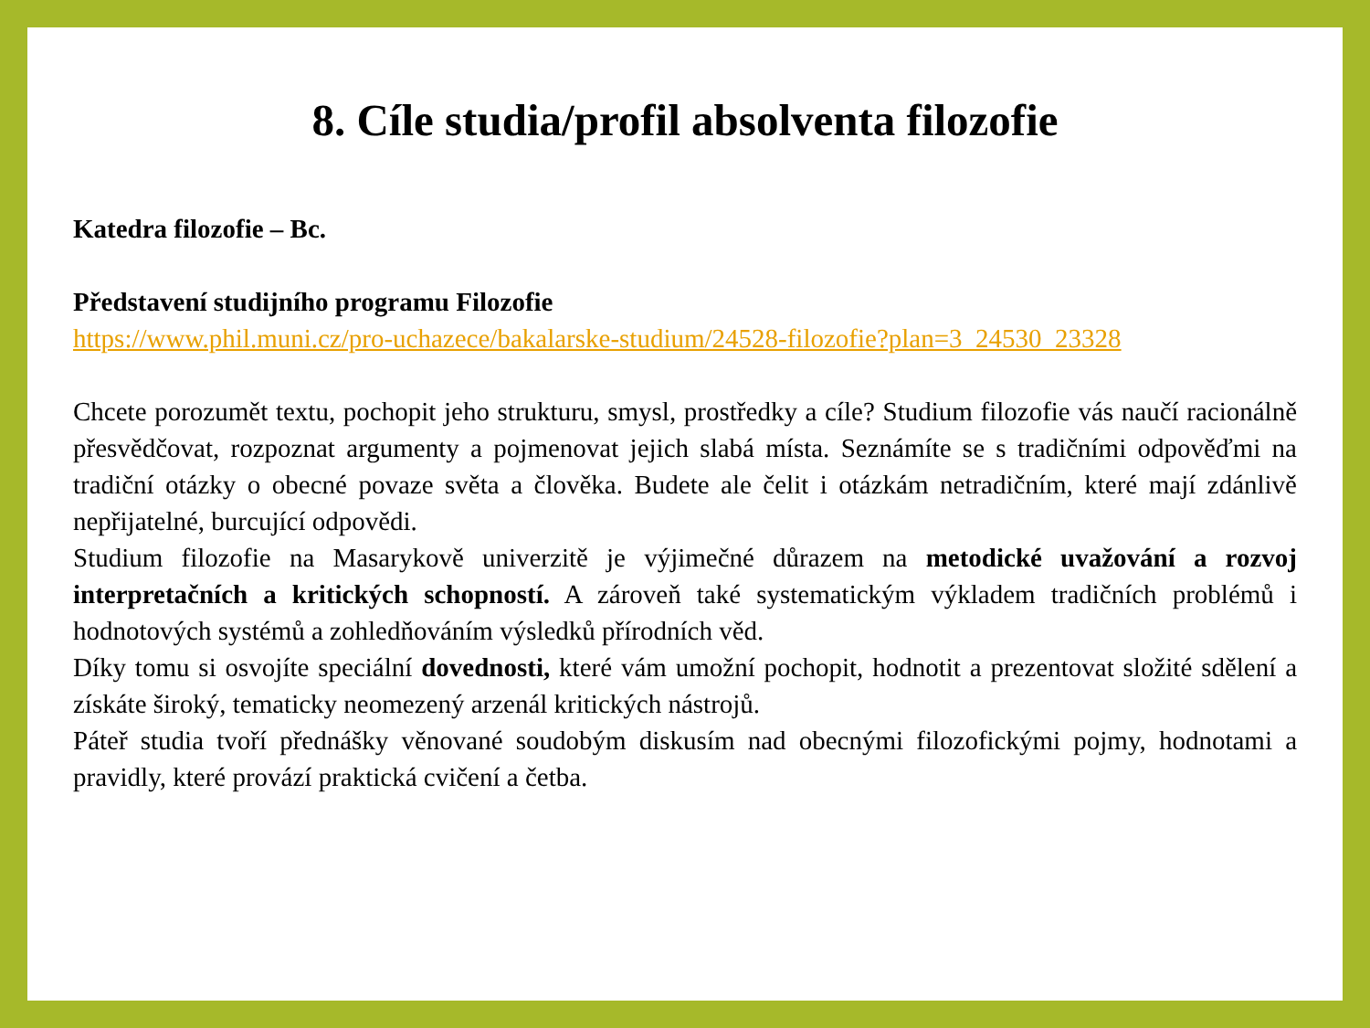8. Cíle studia/profil absolventa filozofie
Katedra filozofie – Bc.
Představení studijního programu Filozofie
https://www.phil.muni.cz/pro-uchazece/bakalarske-studium/24528-filozofie?plan=3_24530_23328
Chcete porozumět textu, pochopit jeho strukturu, smysl, prostředky a cíle? Studium filozofie vás naučí racionálně přesvědčovat, rozpoznat argumenty a pojmenovat jejich slabá místa. Seznámíte se s tradičními odpověďmi na tradiční otázky o obecné povaze světa a člověka. Budete ale čelit i otázkám netradičním, které mají zdánlivě nepřijatelné, burcující odpovědi.
Studium filozofie na Masarykově univerzitě je výjimečné důrazem na metodické uvažování a rozvoj interpretačních a kritických schopností. A zároveň také systematickým výkladem tradičních problémů i hodnotových systémů a zohledňováním výsledků přírodních věd.
Díky tomu si osvojíte speciální dovednosti, které vám umožní pochopit, hodnotit a prezentovat složité sdělení a získáte široký, tematicky neomezený arzenál kritických nástrojů.
Páteř studia tvoří přednášky věnované soudobým diskusím nad obecnými filozofickými pojmy, hodnotami a pravidly, které provází praktická cvičení a četba.